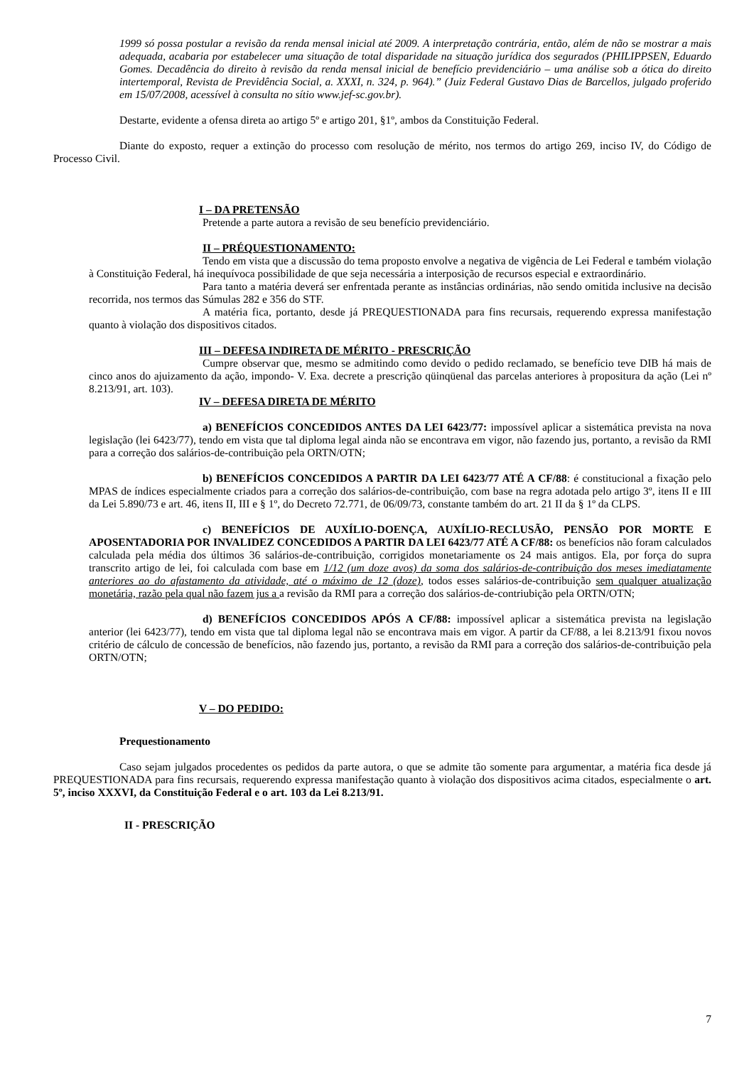1999 só possa postular a revisão da renda mensal inicial até 2009. A interpretação contrária, então, além de não se mostrar a mais adequada, acabaria por estabelecer uma situação de total disparidade na situação jurídica dos segurados (PHILIPPSEN, Eduardo Gomes. Decadência do direito à revisão da renda mensal inicial de benefício previdenciário – uma análise sob a ótica do direito intertemporal, Revista de Previdência Social, a. XXXI, n. 324, p. 964).” (Juiz Federal Gustavo Dias de Barcellos, julgado proferido em 15/07/2008, acessível à consulta no sítio www.jef-sc.gov.br).
Destarte, evidente a ofensa direta ao artigo 5º e artigo 201, §1º, ambos da Constituição Federal.
Diante do exposto, requer a extinção do processo com resolução de mérito, nos termos do artigo 269, inciso IV, do Código de Processo Civil.
I – DA PRETENSÃO
Pretende a parte autora a revisão de seu benefício previdenciário.
II – PRÉQUESTIONAMENTO:
Tendo em vista que a discussão do tema proposto envolve a negativa de vigência de Lei Federal e também violação à Constituição Federal, há inequívoca possibilidade de que seja necessária a interposição de recursos especial e extraordinário.
Para tanto a matéria deverá ser enfrentada perante as instâncias ordinárias, não sendo omitida inclusive na decisão recorrida, nos termos das Súmulas 282 e 356 do STF.
A matéria fica, portanto, desde já PREQUESTIONADA para fins recursais, requerendo expressa manifestação quanto à violação dos dispositivos citados.
III – DEFESA INDIRETA DE MÉRITO - PRESCRIÇÃO
Cumpre observar que, mesmo se admitindo como devido o pedido reclamado, se benefício teve DIB há mais de cinco anos do ajuizamento da ação, impondo- V. Exa. decrete a prescrição qüinqüenal das parcelas anteriores à propositura da ação (Lei nº 8.213/91, art. 103).
IV – DEFESA DIRETA DE MÉRITO
a) BENEFÍCIOS CONCEDIDOS ANTES DA LEI 6423/77: impossível aplicar a sistemática prevista na nova legislação (lei 6423/77), tendo em vista que tal diploma legal ainda não se encontrava em vigor, não fazendo jus, portanto, a revisão da RMI para a correção dos salários-de-contribuição pela ORTN/OTN;
b) BENEFÍCIOS CONCEDIDOS A PARTIR DA LEI 6423/77 ATÉ A CF/88: é constitucional a fixação pelo MPAS de índices especialmente criados para a correção dos salários-de-contribuição, com base na regra adotada pelo artigo 3º, itens II e III da Lei 5.890/73 e art. 46, itens II, III e § 1º, do Decreto 72.771, de 06/09/73, constante também do art. 21 II da § 1º da CLPS.
c) BENEFÍCIOS DE AUXÍLIO-DOENÇA, AUXÍLIO-RECLUSÃO, PENSÃO POR MORTE E APOSENTADORIA POR INVALIDEZ CONCEDIDOS A PARTIR DA LEI 6423/77 ATÉ A CF/88: os benefícios não foram calculados calculada pela média dos últimos 36 salários-de-contribuição, corrigidos monetariamente os 24 mais antigos. Ela, por força do supra transcrito artigo de lei, foi calculada com base em 1/12 (um doze avos) da soma dos salários-de-contribuição dos meses imediatamente anteriores ao do afastamento da atividade, até o máximo de 12 (doze), todos esses salários-de-contribuição sem qualquer atualização monetária, razão pela qual não fazem jus a a revisão da RMI para a correção dos salários-de-contriubição pela ORTN/OTN;
d) BENEFÍCIOS CONCEDIDOS APÓS A CF/88: impossível aplicar a sistemática prevista na legislação anterior (lei 6423/77), tendo em vista que tal diploma legal não se encontrava mais em vigor. A partir da CF/88, a lei 8.213/91 fixou novos critério de cálculo de concessão de benefícios, não fazendo jus, portanto, a revisão da RMI para a correção dos salários-de-contribuição pela ORTN/OTN;
V – DO PEDIDO:
Prequestionamento
Caso sejam julgados procedentes os pedidos da parte autora, o que se admite tão somente para argumentar, a matéria fica desde já PREQUESTIONADA para fins recursais, requerendo expressa manifestação quanto à violação dos dispositivos acima citados, especialmente o art. 5º, inciso XXXVI, da Constituição Federal e o art. 103 da Lei 8.213/91.
II - PRESCRIÇÃO
7